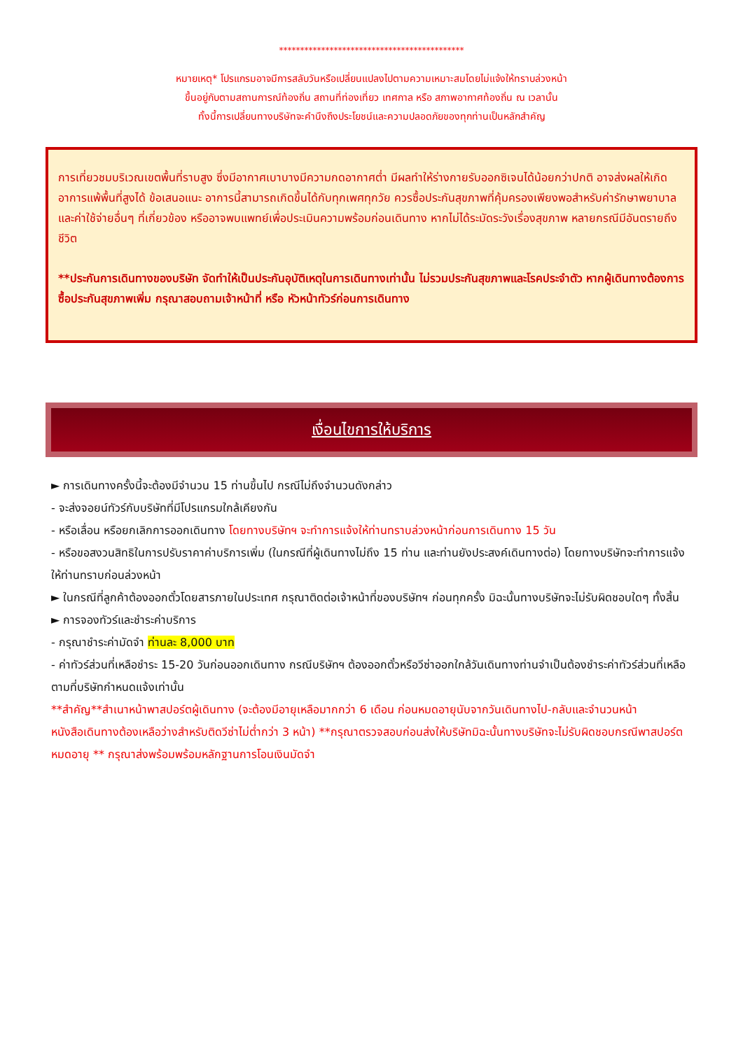********************************************
หมายเหตุ* โปรแกรมอาจมีการสลับวันหรือเปลี่ยนแปลงไปตามความเหมาะสมโดยไม่แจ้งให้ทราบล่วงหน้า
ขึ้นอยู่กับตามสถานการณ์ท้องถิ่น สถานที่ท่องเที่ยว เทศกาล หรือ สภาพอากาศท้องถิ่น ณ เวลานั้น
ทั้งนี้การเปลี่ยนทางบริษัทจะคำนึงถึงประโยชน์และความปลอดภัยของทุกท่านเป็นหลักสำคัญ
การเที่ยวชมบริเวณเขตพื้นที่ราบสูง ซึ่งมีอากาศเบาบางมีความกดอากาศต่ำ มีผลทำให้ร่างกายรับออกซิเจนได้น้อยกว่าปกติ อาจส่งผลให้เกิดอาการแพ้พื้นที่สูงได้ ข้อเสนอแนะ อาการนี้สามารถเกิดขึ้นได้กับทุกเพศทุกวัย ควรซื้อประกันสุขภาพที่คุ้มครองเพียงพอสำหรับค่ารักษาพยาบาลและค่าใช้จ่ายอื่นๆ ที่เกี่ยวข้อง หรืออาจพบแพทย์เพื่อประเมินความพร้อมก่อนเดินทาง หากไม่ได้ระมัดระวังเรื่องสุขภาพ หลายกรณีมีอันตรายถึงชีวิต
**ประกันการเดินทางของบริษัท จัดทำให้เป็นประกันอุบัติเหตุในการเดินทางเท่านั้น ไม่รวมประกันสุขภาพและโรคประจำตัว หากผู้เดินทางต้องการซื้อประกันสุขภาพเพิ่ม กรุณาสอบถามเจ้าหน้าที่ หรือ หัวหน้าทัวร์ก่อนการเดินทาง
เงื่อนไขการให้บริการ
► การเดินทางครั้งนี้จะต้องมีจำนวน 15 ท่านขึ้นไป กรณีไม่ถึงจำนวนดังกล่าว
- จะส่งจอยน์ทัวร์กับบริษัทที่มีโปรแกรมใกล้เคียงกัน
- หรือเลื่อน หรือยกเลิกการออกเดินทาง โดยทางบริษัทฯ จะทำการแจ้งให้ท่านทราบล่วงหน้าก่อนการเดินทาง 15 วัน
- หรือขอสงวนสิทธิในการปรับราคาค่าบริการเพิ่ม (ในกรณีที่ผู้เดินทางไม่ถึง 15 ท่าน และท่านยังประสงค์เดินทางต่อ) โดยทางบริษัทจะทำการแจ้งให้ท่านทราบก่อนล่วงหน้า
► ในกรณีที่ลูกค้าต้องออกตั๋วโดยสารภายในประเทศ กรุณาติดต่อเจ้าหน้าที่ของบริษัทฯ ก่อนทุกครั้ง มิฉะนั้นทางบริษัทจะไม่รับผิดชอบใดๆ ทั้งสิ้น
► การจองทัวร์และชำระค่าบริการ
- กรุณาชำระค่ามัดจำ ท่านละ 8,000 บาท
- ค่าทัวร์ส่วนที่เหลือชำระ 15-20 วันก่อนออกเดินทาง กรณีบริษัทฯ ต้องออกตั๋วหรือวีซ่าออกใกล้วันเดินทางท่านจำเป็นต้องชำระค่าทัวร์ส่วนที่เหลือตามที่บริษัทกำหนดแจ้งเท่านั้น
**สำคัญ**สำเนาหน้าพาสปอร์ตผู้เดินทาง (จะต้องมีอายุเหลือมากกว่า 6 เดือน ก่อนหมดอายุนับจากวันเดินทางไป-กลับและจำนวนหน้าหนังสือเดินทางต้องเหลือว่างสำหรับติดวีซ่าไม่ต่ำกว่า 3 หน้า) **กรุณาตรวจสอบก่อนส่งให้บริษัทมิฉะนั้นทางบริษัทจะไม่รับผิดชอบกรณีพาสปอร์ตหมดอายุ ** กรุณาส่งพร้อมพร้อมหลักฐานการโอนเงินมัดจำ